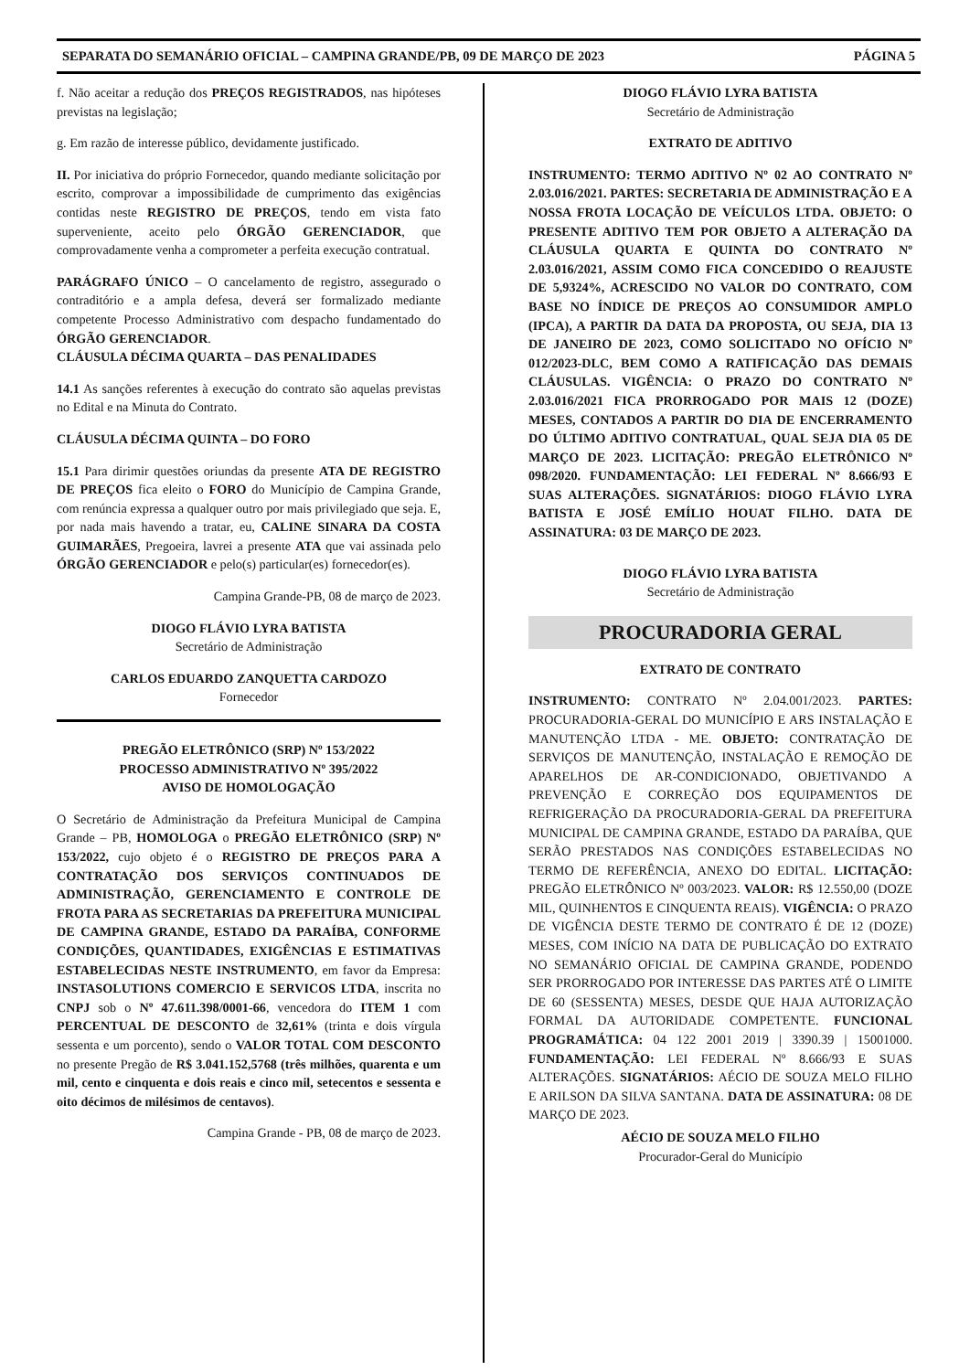SEPARATA DO SEMANÁRIO OFICIAL – CAMPINA GRANDE/PB, 09 DE MARÇO DE 2023 PÁGINA 5
f. Não aceitar a redução dos PREÇOS REGISTRADOS, nas hipóteses previstas na legislação;
g. Em razão de interesse público, devidamente justificado.
II. Por iniciativa do próprio Fornecedor, quando mediante solicitação por escrito, comprovar a impossibilidade de cumprimento das exigências contidas neste REGISTRO DE PREÇOS, tendo em vista fato superveniente, aceito pelo ÓRGÃO GERENCIADOR, que comprovadamente venha a comprometer a perfeita execução contratual.
PARÁGRAFO ÚNICO – O cancelamento de registro, assegurado o contraditório e a ampla defesa, deverá ser formalizado mediante competente Processo Administrativo com despacho fundamentado do ÓRGÃO GERENCIADOR.
CLÁUSULA DÉCIMA QUARTA – DAS PENALIDADES
14.1 As sanções referentes à execução do contrato são aquelas previstas no Edital e na Minuta do Contrato.
CLÁUSULA DÉCIMA QUINTA – DO FORO
15.1 Para dirimir questões oriundas da presente ATA DE REGISTRO DE PREÇOS fica eleito o FORO do Município de Campina Grande, com renúncia expressa a qualquer outro por mais privilegiado que seja. E, por nada mais havendo a tratar, eu, CALINE SINARA DA COSTA GUIMARÃES, Pregoeira, lavrei a presente ATA que vai assinada pelo ÓRGÃO GERENCIADOR e pelo(s) particular(es) fornecedor(es).
Campina Grande-PB, 08 de março de 2023.
DIOGO FLÁVIO LYRA BATISTA
Secretário de Administração
CARLOS EDUARDO ZANQUETTA CARDOZO
Fornecedor
PREGÃO ELETRÔNICO (SRP) Nº 153/2022
PROCESSO ADMINISTRATIVO Nº 395/2022
AVISO DE HOMOLOGAÇÃO
O Secretário de Administração da Prefeitura Municipal de Campina Grande – PB, HOMOLOGA o PREGÃO ELETRÔNICO (SRP) Nº 153/2022, cujo objeto é o REGISTRO DE PREÇOS PARA A CONTRATAÇÃO DOS SERVIÇOS CONTINUADOS DE ADMINISTRAÇÃO, GERENCIAMENTO E CONTROLE DE FROTA PARA AS SECRETARIAS DA PREFEITURA MUNICIPAL DE CAMPINA GRANDE, ESTADO DA PARAÍBA, CONFORME CONDIÇÕES, QUANTIDADES, EXIGÊNCIAS E ESTIMATIVAS ESTABELECIDAS NESTE INSTRUMENTO, em favor da Empresa: INSTASOLUTIONS COMERCIO E SERVICOS LTDA, inscrita no CNPJ sob o Nº 47.611.398/0001-66, vencedora do ITEM 1 com PERCENTUAL DE DESCONTO de 32,61% (trinta e dois vírgula sessenta e um porcento), sendo o VALOR TOTAL COM DESCONTO no presente Pregão de R$ 3.041.152,5768 (três milhões, quarenta e um mil, cento e cinquenta e dois reais e cinco mil, setecentos e sessenta e oito décimos de milésimos de centavos).
Campina Grande - PB, 08 de março de 2023.
DIOGO FLÁVIO LYRA BATISTA
Secretário de Administração
EXTRATO DE ADITIVO
INSTRUMENTO: TERMO ADITIVO Nº 02 AO CONTRATO Nº 2.03.016/2021. PARTES: SECRETARIA DE ADMINISTRAÇÃO E A NOSSA FROTA LOCAÇÃO DE VEÍCULOS LTDA. OBJETO: O PRESENTE ADITIVO TEM POR OBJETO A ALTERAÇÃO DA CLÁUSULA QUARTA E QUINTA DO CONTRATO Nº 2.03.016/2021, ASSIM COMO FICA CONCEDIDO O REAJUSTE DE 5,9324%, ACRESCIDO NO VALOR DO CONTRATO, COM BASE NO ÍNDICE DE PREÇOS AO CONSUMIDOR AMPLO (IPCA), A PARTIR DA DATA DA PROPOSTA, OU SEJA, DIA 13 DE JANEIRO DE 2023, COMO SOLICITADO NO OFÍCIO Nº 012/2023-DLC, BEM COMO A RATIFICAÇÃO DAS DEMAIS CLÁUSULAS. VIGÊNCIA: O PRAZO DO CONTRATO Nº 2.03.016/2021 FICA PRORROGADO POR MAIS 12 (DOZE) MESES, CONTADOS A PARTIR DO DIA DE ENCERRAMENTO DO ÚLTIMO ADITIVO CONTRATUAL, QUAL SEJA DIA 05 DE MARÇO DE 2023. LICITAÇÃO: PREGÃO ELETRÔNICO Nº 098/2020. FUNDAMENTAÇÃO: LEI FEDERAL Nº 8.666/93 E SUAS ALTERAÇÕES. SIGNATÁRIOS: DIOGO FLÁVIO LYRA BATISTA E JOSÉ EMÍLIO HOUAT FILHO. DATA DE ASSINATURA: 03 DE MARÇO DE 2023.
DIOGO FLÁVIO LYRA BATISTA
Secretário de Administração
PROCURADORIA GERAL
EXTRATO DE CONTRATO
INSTRUMENTO: CONTRATO Nº 2.04.001/2023. PARTES: PROCURADORIA-GERAL DO MUNICÍPIO E ARS INSTALAÇÃO E MANUTENÇÃO LTDA - ME. OBJETO: CONTRATAÇÃO DE SERVIÇOS DE MANUTENÇÃO, INSTALAÇÃO E REMOÇÃO DE APARELHOS DE AR-CONDICIONADO, OBJETIVANDO A PREVENÇÃO E CORREÇÃO DOS EQUIPAMENTOS DE REFRIGERAÇÃO DA PROCURADORIA-GERAL DA PREFEITURA MUNICIPAL DE CAMPINA GRANDE, ESTADO DA PARAÍBA, QUE SERÃO PRESTADOS NAS CONDIÇÕES ESTABELECIDAS NO TERMO DE REFERÊNCIA, ANEXO DO EDITAL. LICITAÇÃO: PREGÃO ELETRÔNICO Nº 003/2023. VALOR: R$ 12.550,00 (DOZE MIL, QUINHENTOS E CINQUENTA REAIS). VIGÊNCIA: O PRAZO DE VIGÊNCIA DESTE TERMO DE CONTRATO É DE 12 (DOZE) MESES, COM INÍCIO NA DATA DE PUBLICAÇÃO DO EXTRATO NO SEMANÁRIO OFICIAL DE CAMPINA GRANDE, PODENDO SER PRORROGADO POR INTERESSE DAS PARTES ATÉ O LIMITE DE 60 (SESSENTA) MESES, DESDE QUE HAJA AUTORIZAÇÃO FORMAL DA AUTORIDADE COMPETENTE. FUNCIONAL PROGRAMÁTICA: 04 122 2001 2019 | 3390.39 | 15001000. FUNDAMENTAÇÃO: LEI FEDERAL Nº 8.666/93 E SUAS ALTERAÇÕES. SIGNATÁRIOS: AÉCIO DE SOUZA MELO FILHO E ARILSON DA SILVA SANTANA. DATA DE ASSINATURA: 08 DE MARÇO DE 2023.
AÉCIO DE SOUZA MELO FILHO
Procurador-Geral do Município